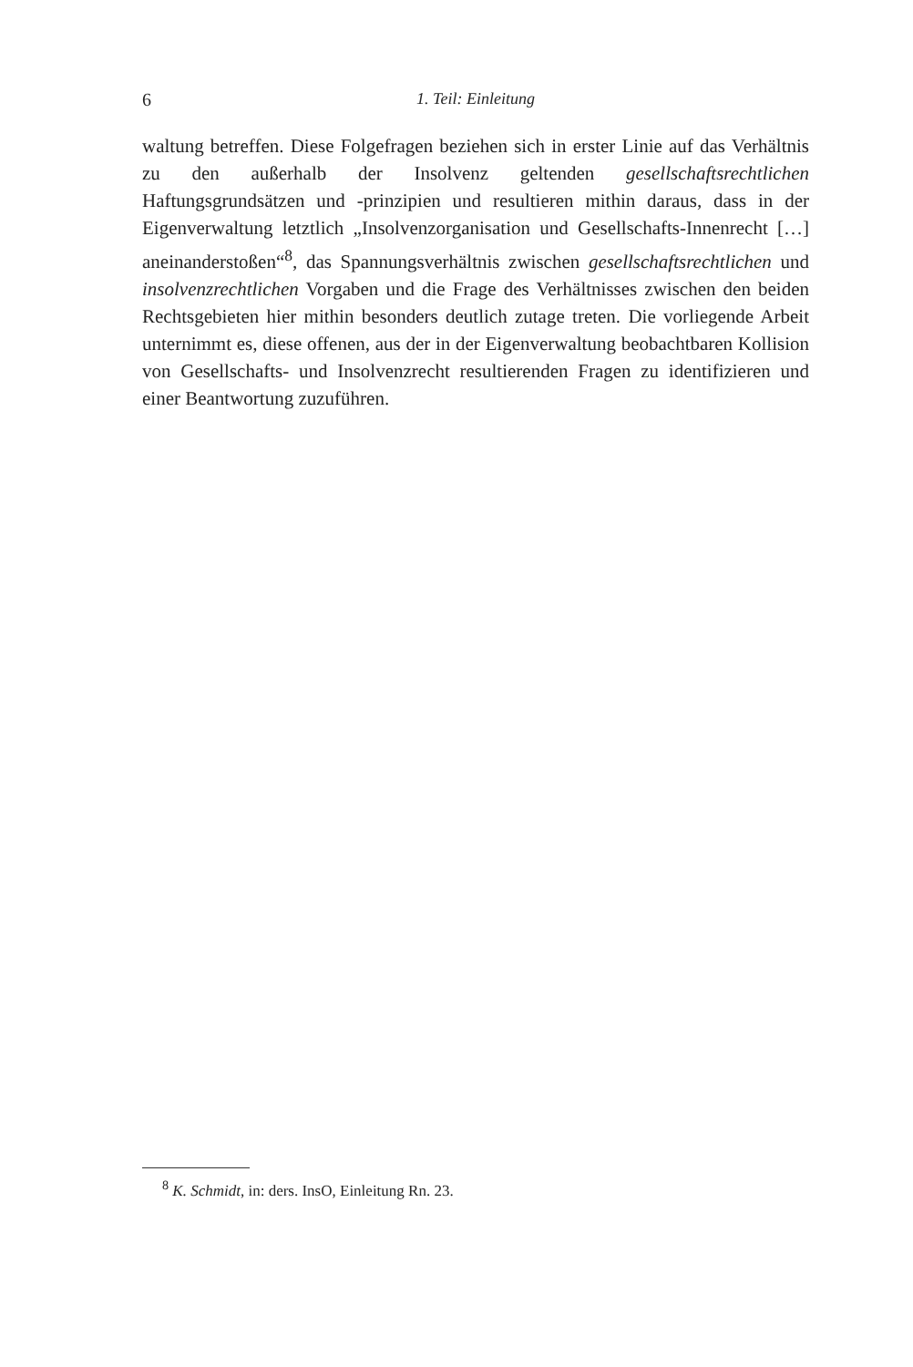6 1. Teil: Einleitung
waltung betreffen. Diese Folgefragen beziehen sich in erster Linie auf das Verhältnis zu den außerhalb der Insolvenz geltenden gesellschaftsrechtlichen Haftungsgrundsätzen und -prinzipien und resultieren mithin daraus, dass in der Eigenverwaltung letztlich „Insolvenzorganisation und Gesellschafts-Innenrecht […] aneinanderstoßen“<sup>8</sup>, das Spannungsverhältnis zwischen gesellschaftsrechtlichen und insolvenzrechtlichen Vorgaben und die Frage des Verhältnisses zwischen den beiden Rechtsgebieten hier mithin besonders deutlich zutage treten. Die vorliegende Arbeit unternimmt es, diese offenen, aus der in der Eigenverwaltung beobachtbaren Kollision von Gesellschafts- und Insolvenzrecht resultierenden Fragen zu identifizieren und einer Beantwortung zuzuführen.
<sup>8</sup> K. Schmidt, in: ders. InsO, Einleitung Rn. 23.